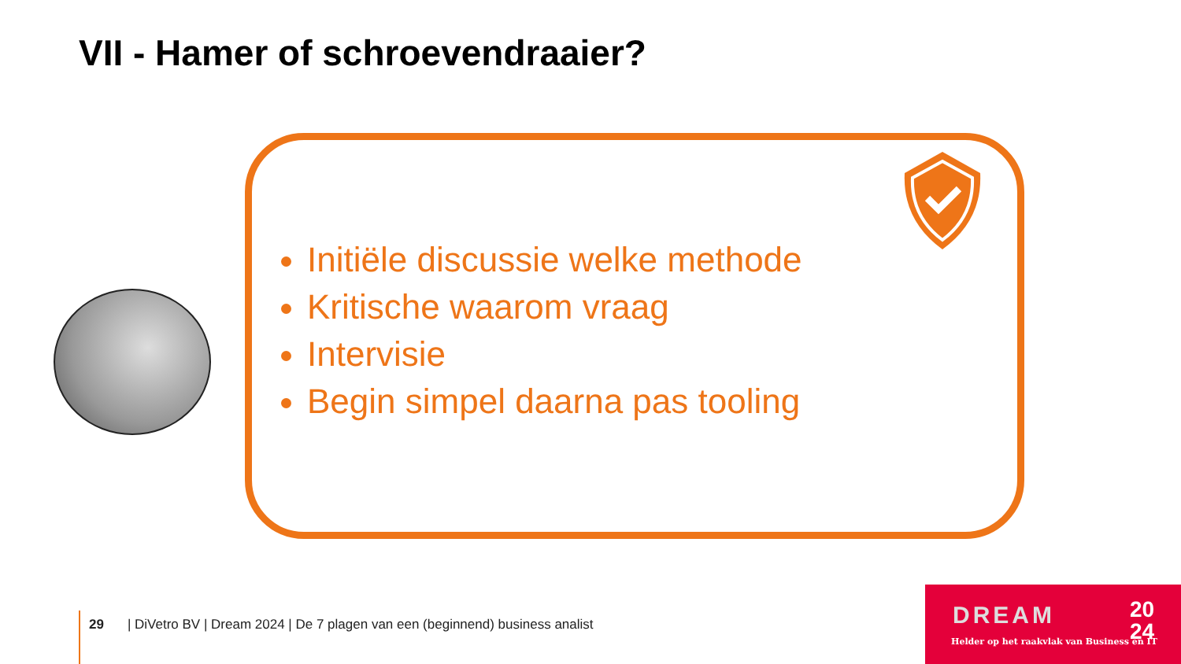VII - Hamer of schroevendraaier?
Initiële discussie welke methode
Kritische waarom vraag
Intervisie
Begin simpel daarna pas tooling
29 | DiVetro BV | Dream 2024 | De 7 plagen van een (beginnend) business analist
DREAM 20
24 Helder op het raakvlak van Business en IT